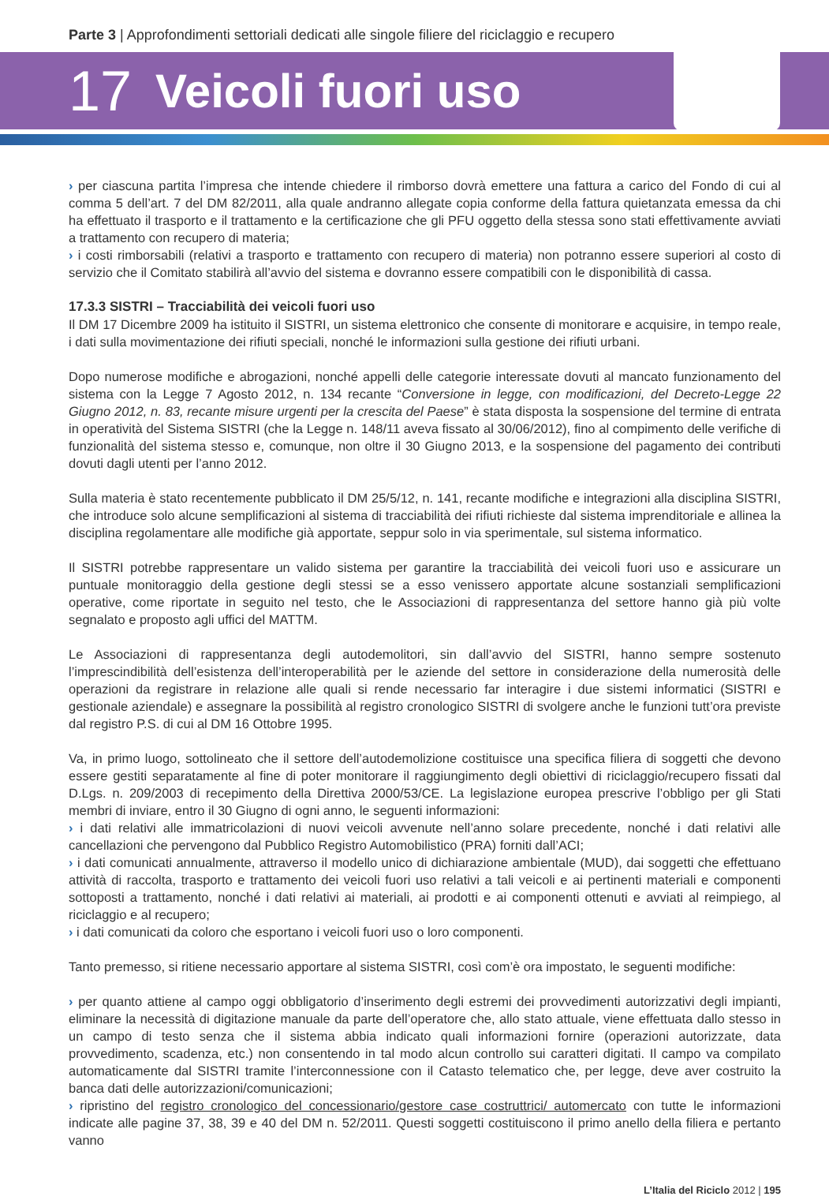Parte 3 | Approfondimenti settoriali dedicati alle singole filiere del riciclaggio e recupero
17 Veicoli fuori uso
› per ciascuna partita l’impresa che intende chiedere il rimborso dovrà emettere una fattura a carico del Fondo di cui al comma 5 dell’art. 7 del DM 82/2011, alla quale andranno allegate copia conforme della fattura quietanzata emessa da chi ha effettuato il trasporto e il trattamento e la certificazione che gli PFU oggetto della stessa sono stati effettivamente avviati a trattamento con recupero di materia;
› i costi rimborsabili (relativi a trasporto e trattamento con recupero di materia) non potranno essere superiori al costo di servizio che il Comitato stabilirà all’avvio del sistema e dovranno essere compatibili con le disponibilità di cassa.
17.3.3 SISTRI – Tracciabilità dei veicoli fuori uso
Il DM 17 Dicembre 2009 ha istituito il SISTRI, un sistema elettronico che consente di monitorare e acquisire, in tempo reale, i dati sulla movimentazione dei rifiuti speciali, nonché le informazioni sulla gestione dei rifiuti urbani.
Dopo numerose modifiche e abrogazioni, nonché appelli delle categorie interessate dovuti al mancato funzionamento del sistema con la Legge 7 Agosto 2012, n. 134 recante “Conversione in legge, con modificazioni, del Decreto-Legge 22 Giugno 2012, n. 83, recante misure urgenti per la crescita del Paese” è stata disposta la sospensione del termine di entrata in operatività del Sistema SISTRI (che la Legge n. 148/11 aveva fissato al 30/06/2012), fino al compimento delle verifiche di funzionalità del sistema stesso e, comunque, non oltre il 30 Giugno 2013, e la sospensione del pagamento dei contributi dovuti dagli utenti per l’anno 2012.
Sulla materia è stato recentemente pubblicato il DM 25/5/12, n. 141, recante modifiche e integrazioni alla disciplina SISTRI, che introduce solo alcune semplificazioni al sistema di tracciabilità dei rifiuti richieste dal sistema imprenditoriale e allinea la disciplina regolamentare alle modifiche già apportate, seppur solo in via sperimentale, sul sistema informatico.
Il SISTRI potrebbe rappresentare un valido sistema per garantire la tracciabilità dei veicoli fuori uso e assicurare un puntuale monitoraggio della gestione degli stessi se a esso venissero apportate alcune sostanziali semplificazioni operative, come riportate in seguito nel testo, che le Associazioni di rappresentanza del settore hanno già più volte segnalato e proposto agli uffici del MATTM.
Le Associazioni di rappresentanza degli autodemolitori, sin dall’avvio del SISTRI, hanno sempre sostenuto l’imprescindibilità dell’esistenza dell’interoperabilità per le aziende del settore in considerazione della numerosità delle operazioni da registrare in relazione alle quali si rende necessario far interagire i due sistemi informatici (SISTRI e gestionale aziendale) e assegnare la possibilità al registro cronologico SISTRI di svolgere anche le funzioni tutt’ora previste dal registro P.S. di cui al DM 16 Ottobre 1995.
Va, in primo luogo, sottolineato che il settore dell’autodemolizione costituisce una specifica filiera di soggetti che devono essere gestiti separatamente al fine di poter monitorare il raggiungimento degli obiettivi di riciclaggio/recupero fissati dal D.Lgs. n. 209/2003 di recepimento della Direttiva 2000/53/CE. La legislazione europea prescrive l’obbligo per gli Stati membri di inviare, entro il 30 Giugno di ogni anno, le seguenti informazioni:
› i dati relativi alle immatricolazioni di nuovi veicoli avvenute nell’anno solare precedente, nonché i dati relativi alle cancellazioni che pervengono dal Pubblico Registro Automobilistico (PRA) forniti dall’ACI;
› i dati comunicati annualmente, attraverso il modello unico di dichiarazione ambientale (MUD), dai soggetti che effettuano attività di raccolta, trasporto e trattamento dei veicoli fuori uso relativi a tali veicoli e ai pertinenti materiali e componenti sottoposti a trattamento, nonché i dati relativi ai materiali, ai prodotti e ai componenti ottenuti e avviati al reimpiego, al riciclaggio e al recupero;
› i dati comunicati da coloro che esportano i veicoli fuori uso o loro componenti.
Tanto premesso, si ritiene necessario apportare al sistema SISTRI, così com’è ora impostato, le seguenti modifiche:
› per quanto attiene al campo oggi obbligatorio d’inserimento degli estremi dei provvedimenti autorizzativi degli impianti, eliminare la necessità di digitazione manuale da parte dell’operatore che, allo stato attuale, viene effettuata dallo stesso in un campo di testo senza che il sistema abbia indicato quali informazioni fornire (operazioni autorizzate, data provvedimento, scadenza, etc.) non consentendo in tal modo alcun controllo sui caratteri digitati. Il campo va compilato automaticamente dal SISTRI tramite l’interconnessione con il Catasto telematico che, per legge, deve aver costruito la banca dati delle autorizzazioni/comunicazioni;
› ripristino del registro cronologico del concessionario/gestore case costruttrici/ automercato con tutte le informazioni indicate alle pagine 37, 38, 39 e 40 del DM n. 52/2011. Questi soggetti costituiscono il primo anello della filiera e pertanto vanno
L’Italia del Riciclo 2012 | 195